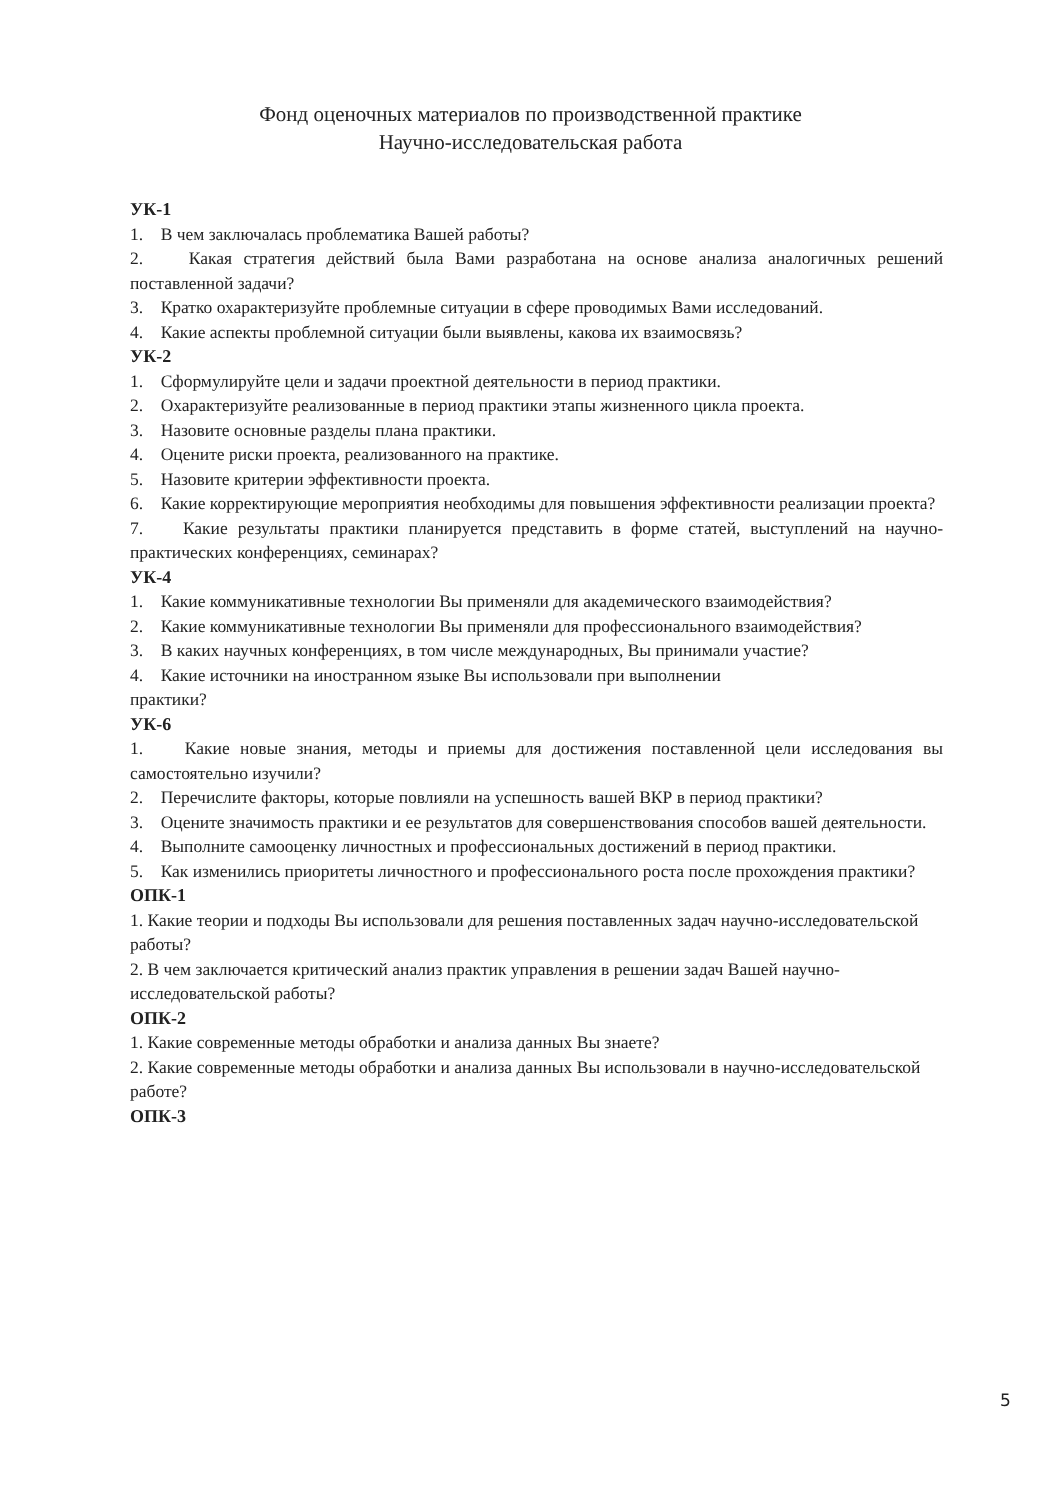Фонд оценочных материалов по производственной практике
Научно-исследовательская работа
УК-1
1. В чем заключалась проблематика Вашей работы?
2. Какая стратегия действий была Вами разработана на основе анализа аналогичных решений поставленной задачи?
3. Кратко охарактеризуйте проблемные ситуации в сфере проводимых Вами исследований.
4. Какие аспекты проблемной ситуации были выявлены, какова их взаимосвязь?
УК-2
1. Сформулируйте цели и задачи проектной деятельности в период практики.
2. Охарактеризуйте реализованные в период практики этапы жизненного цикла проекта.
3. Назовите основные разделы плана практики.
4. Оцените риски проекта, реализованного на практике.
5. Назовите критерии эффективности проекта.
6. Какие корректирующие мероприятия необходимы для повышения эффективности реализации проекта?
7. Какие результаты практики планируется представить в форме статей, выступлений на научно-практических конференциях, семинарах?
УК-4
1. Какие коммуникативные технологии Вы применяли для академического взаимодействия?
2. Какие коммуникативные технологии Вы применяли для профессионального взаимодействия?
3. В каких научных конференциях, в том числе международных, Вы принимали участие?
4. Какие источники на иностранном языке Вы использовали при выполнении
практики?
УК-6
1. Какие новые знания, методы и приемы для достижения поставленной цели исследования вы самостоятельно изучили?
2. Перечислите факторы, которые повлияли на успешность вашей ВКР в период практики?
3. Оцените значимость практики и ее результатов для совершенствования способов вашей деятельности.
4. Выполните самооценку личностных и профессиональных достижений в период практики.
5. Как изменились приоритеты личностного и профессионального роста после прохождения практики?
ОПК-1
1. Какие теории и подходы Вы использовали для решения поставленных задач научно-исследовательской работы?
2. В чем заключается критический анализ практик управления в решении задач Вашей научно-исследовательской работы?
ОПК-2
1. Какие современные методы обработки и анализа данных Вы знаете?
2. Какие современные методы обработки и анализа данных Вы использовали в научно-исследовательской работе?
ОПК-3
5